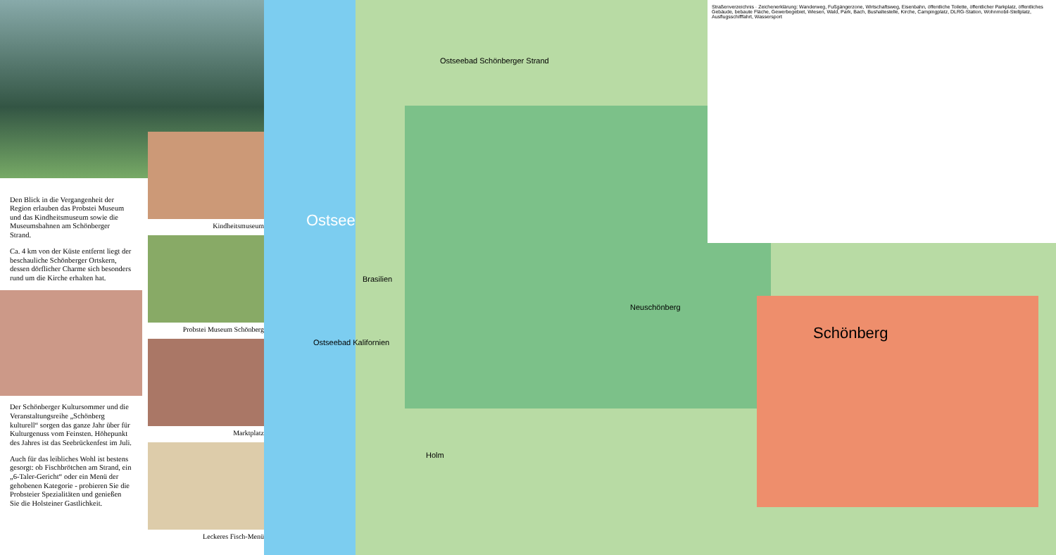Den Blick in die Vergangenheit der Region erlauben das Probstei Museum und das Kindheitsmuseum sowie die Museumsbahnen am Schönberger Strand.
Ca. 4 km von der Küste entfernt liegt der beschauliche Schönberger Ortskern, dessen dörflicher Charme sich besonders rund um die Kirche erhalten hat.
Der Schönberger Kultursommer und die Veranstaltungsreihe „Schönberg kulturell“ sorgen das ganze Jahr über für Kulturgenuss vom Feinsten. Höhepunkt des Jahres ist das Seebrückenfest im Juli.
Auch für das leibliches Wohl ist bestens gesorgt: ob Fischbrötchen am Strand, ein „6-Taler-Gericht“ oder ein Menü der gehobenen Kategorie - probieren Sie die Probsteier Spezialitäten und genießen Sie die Holsteiner Gastlichkeit.
Kindheitsmuseum
Probstei Museum Schönberg
Marktplatz
Leckeres Fisch-Menü
Ostsee
Ostseebad Schönberger Strand
Ostseebad Kalifornien
Brasilien
Neuschönberg
Schönberg
Holm
Straßenverzeichnis · Zeichenerklärung: Wanderweg, Fußgängerzone, Wirtschaftsweg, Eisenbahn, öffentliche Toilette, öffentlicher Parkplatz, öffentliches Gebäude, bebaute Fläche, Gewerbegebiet, Wiesen, Wald, Park, Bach, Bushaltestelle, Kirche, Campingplatz, DLRG-Station, Wohnmobil-Stellplatz, Ausflugsschifffahrt, Wassersport